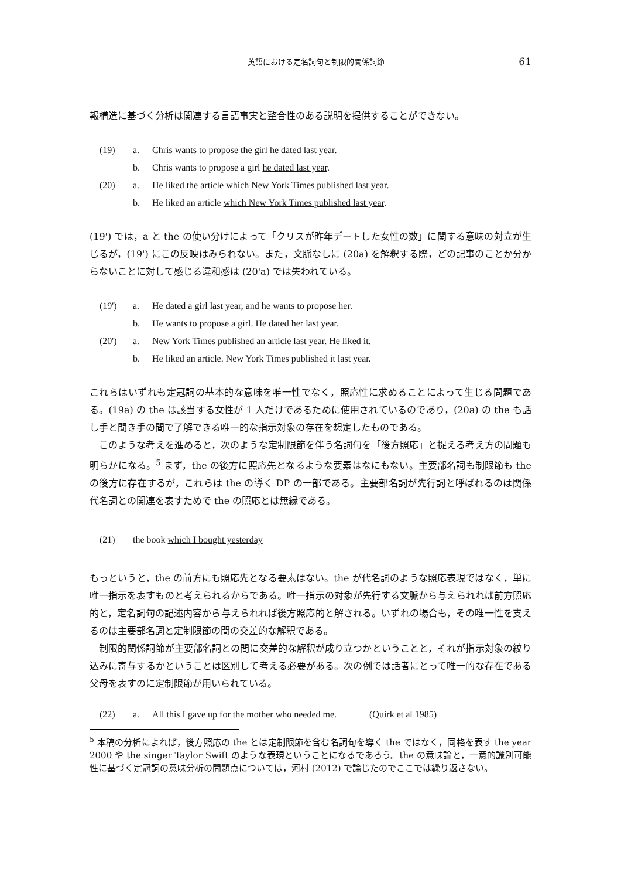英語における定名詞句と制限的関係詞節 61
報構造に基づく分析は関連する言語事実と整合性のある説明を提供することができない。
(19) a. Chris wants to propose the girl he dated last year.
b. Chris wants to propose a girl he dated last year.
(20) a. He liked the article which New York Times published last year.
b. He liked an article which New York Times published last year.
(19') では，a と the の使い分けによって「クリスが昨年デートした女性の数」に関する意味の対立が生じるが，(19') にこの反映はみられない。また，文脈なしに (20a) を解釈する際，どの記事のことか分からないことに対して感じる違和感は (20'a) では失われている。
(19') a. He dated a girl last year, and he wants to propose her.
b. He wants to propose a girl. He dated her last year.
(20') a. New York Times published an article last year. He liked it.
b. He liked an article. New York Times published it last year.
これらはいずれも定冠詞の基本的な意味を唯一性でなく，照応性に求めることによって生じる問題である。(19a) の the は該当する女性が 1 人だけであるために使用されているのであり，(20a) の the も話し手と聞き手の間で了解できる唯一的な指示対象の存在を想定したものである。
このような考えを進めると，次のような定制限節を伴う名詞句を「後方照応」と捉える考え方の問題も明らかになる。<sup>5</sup> まず，the の後方に照応先となるような要素はなにもない。主要部名詞も制限節も the の後方に存在するが，これらは the の導く DP の一部である。主要部名詞が先行詞と呼ばれるのは関係代名詞との関連を表すためで the の照応とは無縁である。
(21) the book which I bought yesterday
もっというと，the の前方にも照応先となる要素はない。the が代名詞のような照応表現ではなく，単に唯一指示を表すものと考えられるからである。唯一指示の対象が先行する文脈から与えられれば前方照応的と，定名詞句の記述内容から与えられれば後方照応的と解される。いずれの場合も，その唯一性を支えるのは主要部名詞と定制限節の間の交差的な解釈である。
制限的関係詞節が主要部名詞との間に交差的な解釈が成り立つかということと，それが指示対象の絞り込みに寄与するかということは区別して考える必要がある。次の例では話者にとって唯一的な存在である父母を表すのに定制限節が用いられている。
(22) a. All this I gave up for the mother who needed me. (Quirk et al 1985)
<sup>5</sup> 本稿の分析によれば，後方照応の the とは定制限節を含む名詞句を導く the ではなく，同格を表す the year 2000 や the singer Taylor Swift のような表現ということになるであろう。the の意味論と，一意的識別可能性に基づく定冠詞の意味分析の問題点については，河村 (2012) で論じたのでここでは繰り返さない。